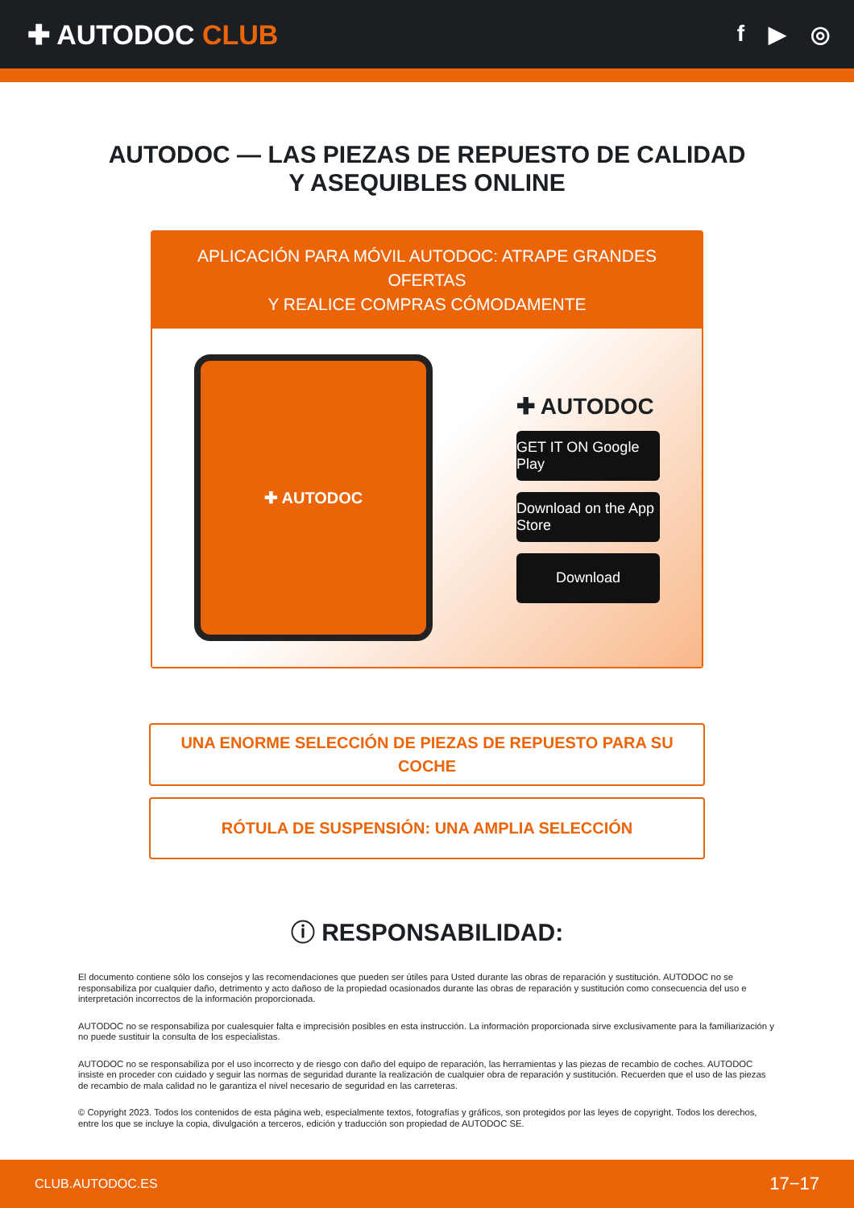✚ AUTODOC CLUB
f ▶ ◎
AUTODOC — LAS PIEZAS DE REPUESTO DE CALIDAD
Y ASEQUIBLES ONLINE
APLICACIÓN PARA MÓVIL AUTODOC: ATRAPE GRANDES OFERTAS
Y REALICE COMPRAS CÓMODAMENTE
✚ AUTODOC
✚ AUTODOC
GET IT ON Google Play
Download on the App Store
Download
UNA ENORME SELECCIÓN DE PIEZAS DE REPUESTO PARA SU COCHE
RÓTULA DE SUSPENSIÓN: UNA AMPLIA SELECCIÓN
ⓘ RESPONSABILIDAD:
El documento contiene sólo los consejos y las recomendaciones que pueden ser útiles para Usted durante las obras de reparación y sustitución. AUTODOC no se responsabiliza por cualquier daño, detrimento y acto dañoso de la propiedad ocasionados durante las obras de reparación y sustitución como consecuencia del uso e interpretación incorrectos de la información proporcionada.
AUTODOC no se responsabiliza por cualesquier falta e imprecisión posibles en esta instrucción. La información proporcionada sirve exclusivamente para la familiarización y no puede sustituir la consulta de los especialistas.
AUTODOC no se responsabiliza por el uso incorrecto y de riesgo con daño del equipo de reparación, las herramientas y las piezas de recambio de coches. AUTODOC insiste en proceder con cuidado y seguir las normas de seguridad durante la realización de cualquier obra de reparación y sustitución. Recuerden que el uso de las piezas de recambio de mala calidad no le garantiza el nivel necesario de seguridad en las carreteras.
© Copyright 2023. Todos los contenidos de esta página web, especialmente textos, fotografías y gráficos, son protegidos por las leyes de copyright. Todos los derechos, entre los que se incluye la copia, divulgación a terceros, edición y traducción son propiedad de AUTODOC SE.
CLUB.AUTODOC.ES 17−17